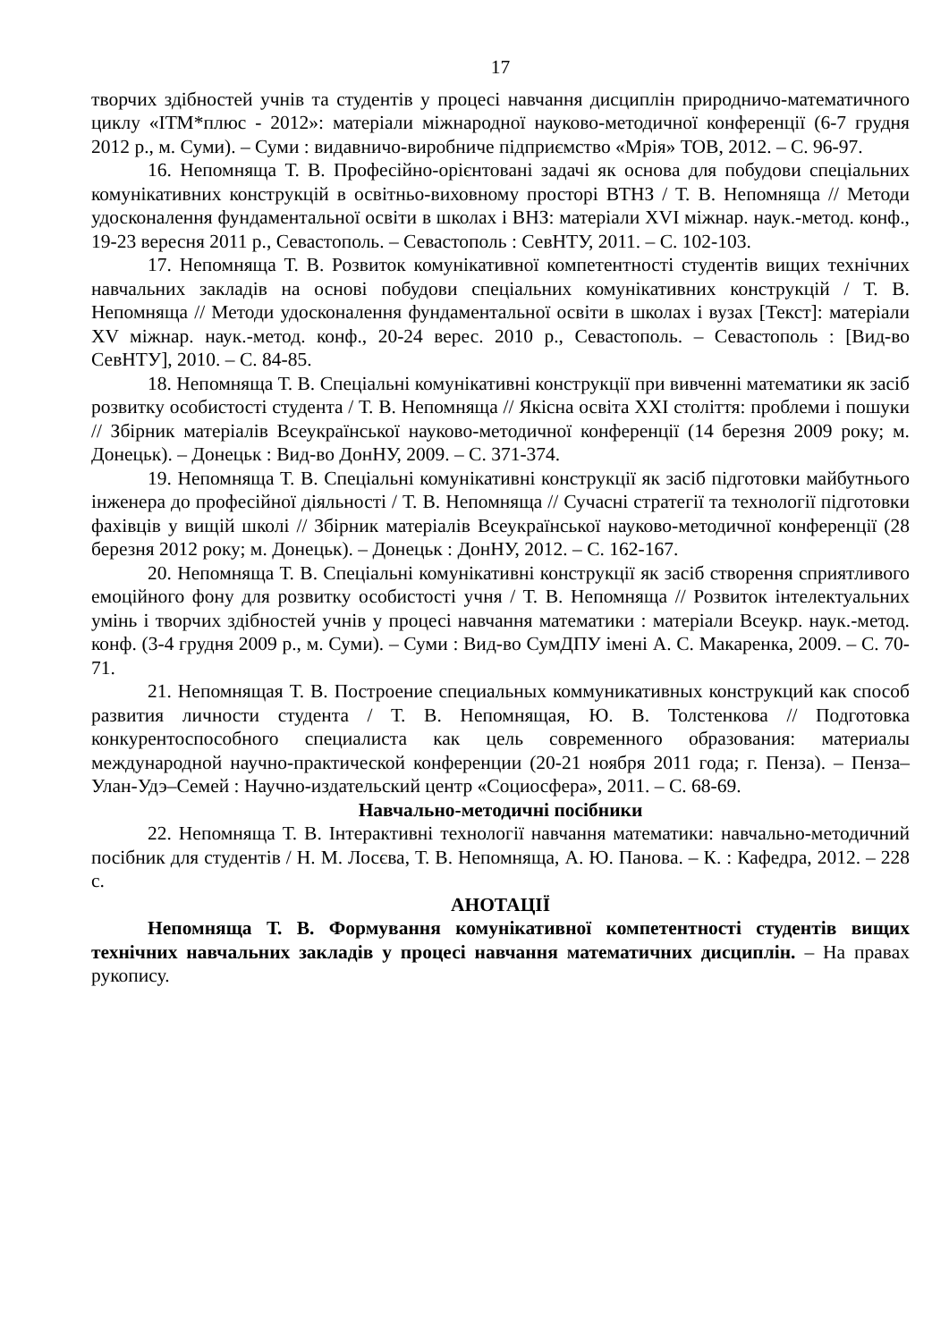17
творчих здібностей учнів та студентів у процесі навчання дисциплін природничо-математичного циклу «ІТМ*плюс - 2012»: матеріали міжнародної науково-методичної конференції (6-7 грудня 2012 р., м. Суми). – Суми : видавничо-виробниче підприємство «Мрія» ТОВ, 2012. – С. 96-97.
16. Непомняща Т. В. Професійно-орієнтовані задачі як основа для побудови спеціальних комунікативних конструкцій в освітньо-виховному просторі ВТНЗ / Т. В. Непомняща // Методи удосконалення фундаментальної освіти в школах і ВНЗ: матеріали XVI міжнар. наук.-метод. конф., 19-23 вересня 2011 р., Севастополь. – Севастополь : СевНТУ, 2011. – С. 102-103.
17. Непомняща Т. В. Розвиток комунікативної компетентності студентів вищих технічних навчальних закладів на основі побудови спеціальних комунікативних конструкцій / Т. В. Непомняща // Методи удосконалення фундаментальної освіти в школах і вузах [Текст]: матеріали XV міжнар. наук.-метод. конф., 20-24 верес. 2010 р., Севастополь. – Севастополь : [Вид-во СевНТУ], 2010. – С. 84-85.
18. Непомняща Т. В. Спеціальні комунікативні конструкції при вивченні математики як засіб розвитку особистості студента / Т. В. Непомняща // Якісна освіта XXI століття: проблеми і пошуки // Збірник матеріалів Всеукраїнської науково-методичної конференції (14 березня 2009 року; м. Донецьк). – Донецьк : Вид-во ДонНУ, 2009. – С. 371-374.
19. Непомняща Т. В. Спеціальні комунікативні конструкції як засіб підготовки майбутнього інженера до професійної діяльності / Т. В. Непомняща // Сучасні стратегії та технології підготовки фахівців у вищій школі // Збірник матеріалів Всеукраїнської науково-методичної конференції (28 березня 2012 року; м. Донецьк). – Донецьк : ДонНУ, 2012. – С. 162-167.
20. Непомняща Т. В. Спеціальні комунікативні конструкції як засіб створення сприятливого емоційного фону для розвитку особистості учня / Т. В. Непомняща // Розвиток інтелектуальних умінь і творчих здібностей учнів у процесі навчання математики : матеріали Всеукр. наук.-метод. конф. (3-4 грудня 2009 р., м. Суми). – Суми : Вид-во СумДПУ імені А. С. Макаренка, 2009. – С. 70-71.
21. Непомнящая Т. В. Построение специальных коммуникативных конструкций как способ развития личности студента / Т. В. Непомнящая, Ю. В. Толстенкова // Подготовка конкурентоспособного специалиста как цель современного образования: материалы международной научно-практической конференции (20-21 ноября 2011 года; г. Пенза). – Пенза–Улан-Удэ–Семей : Научно-издательский центр «Социосфера», 2011. – С. 68-69.
Навчально-методичні посібники
22. Непомняща Т. В. Інтерактивні технології навчання математики: навчально-методичний посібник для студентів / Н. М. Лосєва, Т. В. Непомняща, А. Ю. Панова. – К. : Кафедра, 2012. – 228 с.
АНОТАЦІЇ
Непомняща Т. В. Формування комунікативної компетентності студентів вищих технічних навчальних закладів у процесі навчання математичних дисциплін. – На правах рукопису.